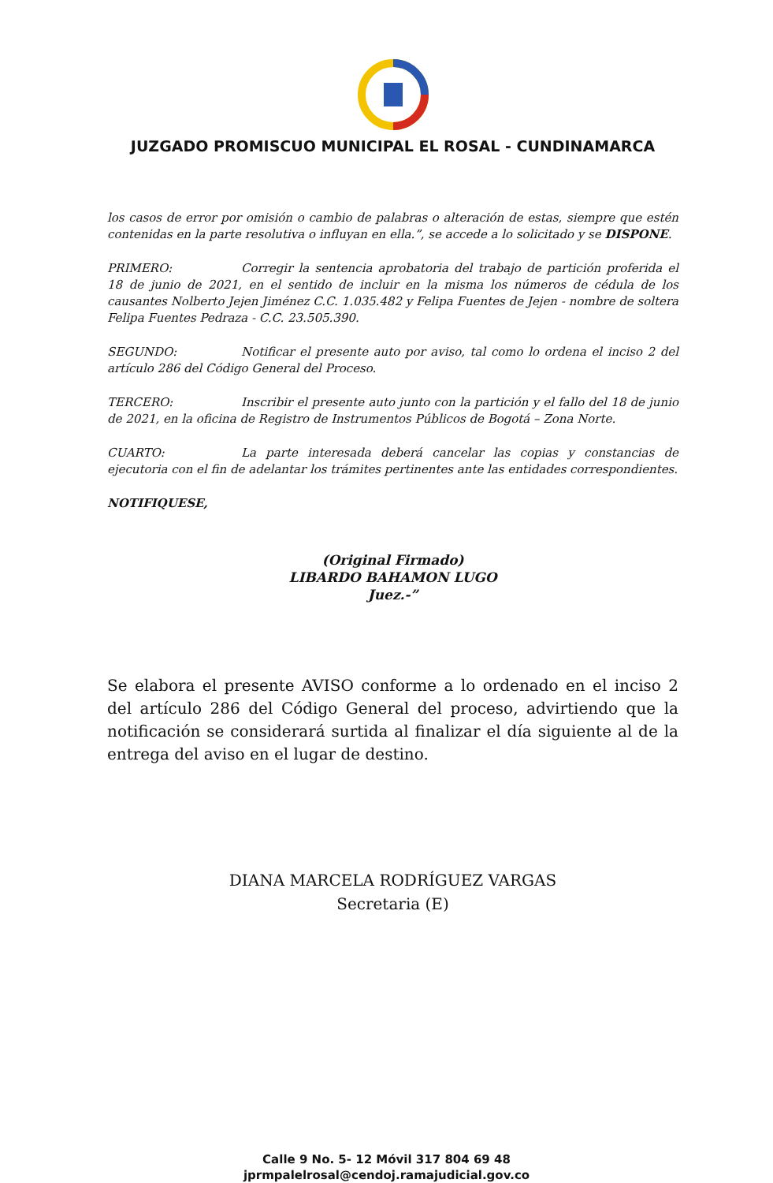JUZGADO PROMISCUO MUNICIPAL EL ROSAL - CUNDINAMARCA
los casos de error por omisión o cambio de palabras o alteración de estas, siempre que estén contenidas en la parte resolutiva o influyan en ella.”, se accede a lo solicitado y se DISPONE.
PRIMERO: Corregir la sentencia aprobatoria del trabajo de partición proferida el 18 de junio de 2021, en el sentido de incluir en la misma los números de cédula de los causantes Nolberto Jejen Jiménez C.C. 1.035.482 y Felipa Fuentes de Jejen - nombre de soltera Felipa Fuentes Pedraza - C.C. 23.505.390.
SEGUNDO: Notificar el presente auto por aviso, tal como lo ordena el inciso 2 del artículo 286 del Código General del Proceso.
TERCERO: Inscribir el presente auto junto con la partición y el fallo del 18 de junio de 2021, en la oficina de Registro de Instrumentos Públicos de Bogotá – Zona Norte.
CUARTO: La parte interesada deberá cancelar las copias y constancias de ejecutoria con el fin de adelantar los trámites pertinentes ante las entidades correspondientes.
NOTIFIQUESE,
(Original Firmado)
LIBARDO BAHAMON LUGO
Juez.-”
Se elabora el presente AVISO conforme a lo ordenado en el inciso 2 del artículo 286 del Código General del proceso, advirtiendo que la notificación se considerará surtida al finalizar el día siguiente al de la entrega del aviso en el lugar de destino.
DIANA MARCELA RODRÍGUEZ VARGAS
Secretaria (E)
Calle 9 No. 5- 12 Móvil 317 804 69 48
jprmpalelrosal@cendoj.ramajudicial.gov.co